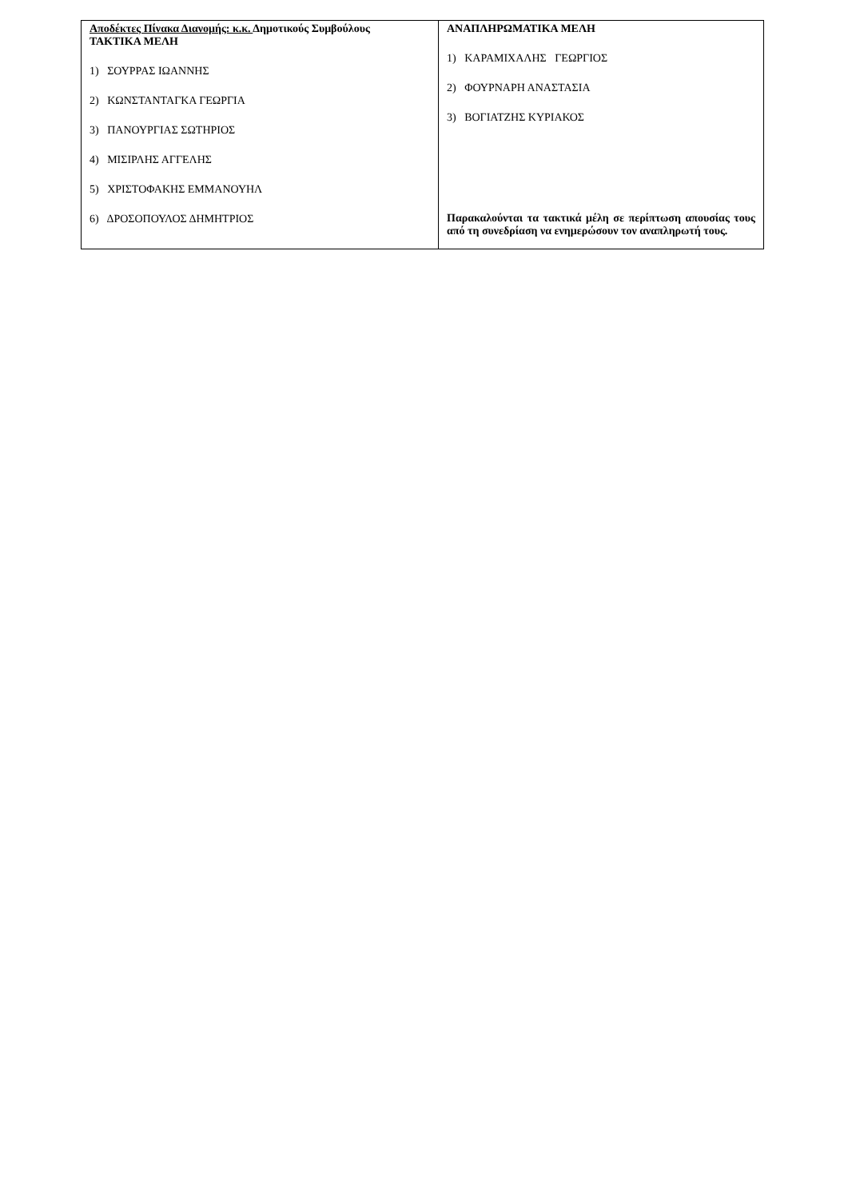| Αποδέκτες Πίνακα Διανομής: κ.κ. Δημοτικούς Συμβούλους ΤΑΚΤΙΚΑ ΜΕΛΗ 1) ΣΟΥΡΡΑΣ ΙΩΑΝΝΗΣ 2) ΚΩΝΣΤΑΝΤΑΓΚΑ ΓΕΩΡΓΙΑ 3) ΠΑΝΟΥΡΓΙΑΣ ΣΩΤΗΡΙΟΣ 4) ΜΙΣΙΡΛΗΣ ΑΓΓΕΛΗΣ 5) ΧΡΙΣΤΟΦΑΚΗΣ ΕΜΜΑΝΟΥΗΛ 6) ΔΡΟΣΟΠΟΥΛΟΣ ΔΗΜΗΤΡΙΟΣ | ΑΝΑΠΛΗΡΩΜΑΤΙΚΑ ΜΕΛΗ 1) ΚΑΡΑΜΙΧΑΛΗΣ ΓΕΩΡΓΙΟΣ 2) ΦΟΥΡΝΑΡΗ ΑΝΑΣΤΑΣΙΑ 3) ΒΟΓΙΑΤΖΗΣ ΚΥΡΙΑΚΟΣ Παρακαλούνται τα τακτικά μέλη σε περίπτωση απουσίας τους από τη συνεδρίαση να ενημερώσουν τον αναπληρωτή τους. |